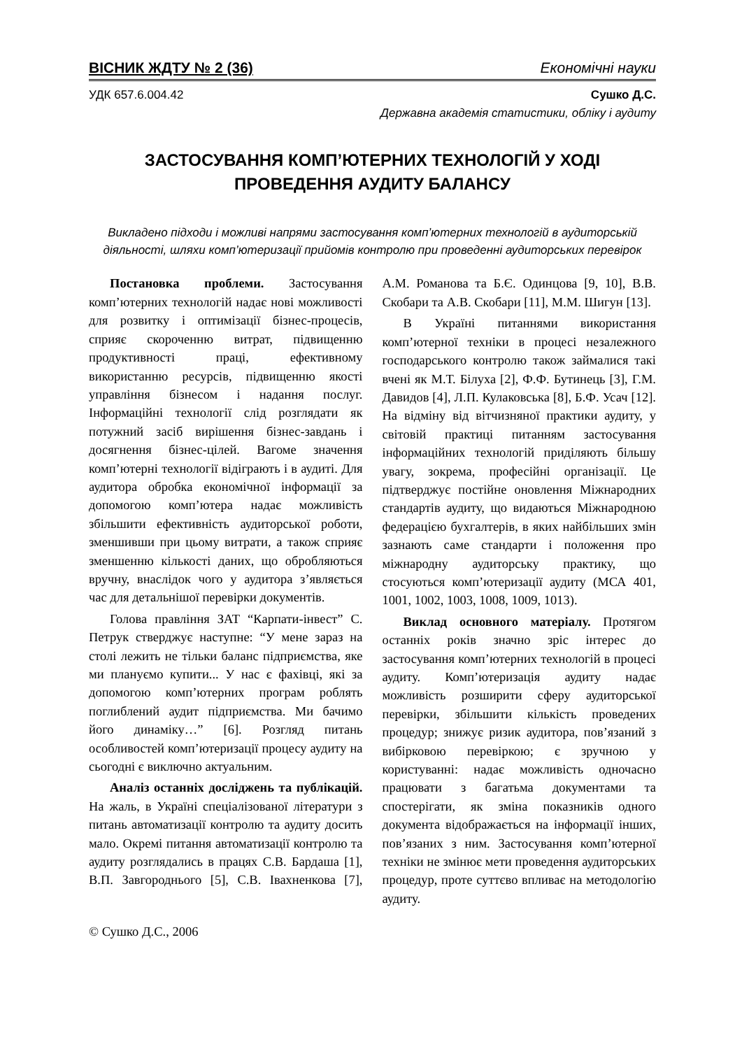ВІСНИК ЖДТУ № 2 (36) Економічні науки
УДК 657.6.004.42 Сушко Д.С.
Державна академія статистики, обліку і аудиту
ЗАСТОСУВАННЯ КОМП’ЮТЕРНИХ ТЕХНОЛОГІЙ У ХОДІ
ПРОВЕДЕННЯ АУДИТУ БАЛАНСУ
Викладено підходи і можливі напрями застосування комп’ютерних технологій в аудиторській діяльності, шляхи комп’ютеризації прийомів контролю при проведенні аудиторських перевірок
Постановка проблеми. Застосування комп’ютерних технологій надає нові можливості для розвитку і оптимізації бізнес-процесів, сприяє скороченню витрат, підвищенню продуктивності праці, ефективному використанню ресурсів, підвищенню якості управління бізнесом і надання послуг. Інформаційні технології слід розглядати як потужний засіб вирішення бізнес-завдань і досягнення бізнес-цілей. Вагоме значення комп’ютерні технології відіграють і в аудиті. Для аудитора обробка економічної інформації за допомогою комп’ютера надає можливість збільшити ефективність аудиторської роботи, зменшивши при цьому витрати, а також сприяє зменшенню кількості даних, що обробляються вручну, внаслідок чого у аудитора з’являється час для детальнішої перевірки документів.
Голова правління ЗАТ “Карпати-інвест” С. Петрук стверджує наступне: “У мене зараз на столі лежить не тільки баланс підприємства, яке ми плануємо купити... У нас є фахівці, які за допомогою комп’ютерних програм роблять поглиблений аудит підприємства. Ми бачимо його динаміку…” [6]. Розгляд питань особливостей комп’ютеризації процесу аудиту на сьогодні є виключно актуальним.
Аналіз останніх досліджень та публікацій. На жаль, в Україні спеціалізованої літератури з питань автоматизації контролю та аудиту досить мало. Окремі питання автоматизації контролю та аудиту розглядались в працях С.В. Бардаша [1], В.П. Завгороднього [5], С.В. Івахненкова [7], А.М. Романова та Б.Є. Одинцова [9, 10], В.В. Скобари та А.В. Скобари [11], М.М. Шигун [13].
В Україні питаннями використання комп’ютерної техніки в процесі незалежного господарського контролю також займалися такі вчені як М.Т. Білуха [2], Ф.Ф. Бутинець [3], Г.М. Давидов [4], Л.П. Кулаковська [8], Б.Ф. Усач [12]. На відміну від вітчизняної практики аудиту, у світовій практиці питанням застосування інформаційних технологій приділяють більшу увагу, зокрема, професійні організації. Це підтверджує постійне оновлення Міжнародних стандартів аудиту, що видаються Міжнародною федерацією бухгалтерів, в яких найбільших змін зазнають саме стандарти і положення про міжнародну аудиторську практику, що стосуються комп’ютеризації аудиту (МСА 401, 1001, 1002, 1003, 1008, 1009, 1013).
Виклад основного матеріалу. Протягом останніх років значно зріс інтерес до застосування комп’ютерних технологій в процесі аудиту. Комп’ютеризація аудиту надає можливість розширити сферу аудиторської перевірки, збільшити кількість проведених процедур; знижує ризик аудитора, пов’язаний з вибірковою перевіркою; є зручною у користуванні: надає можливість одночасно працювати з багатьма документами та спостерігати, як зміна показників одного документа відображається на інформації інших, пов’язаних з ним. Застосування комп’ютерної техніки не змінює мети проведення аудиторських процедур, проте суттєво впливає на методологію аудиту.
© Сушко Д.С., 2006